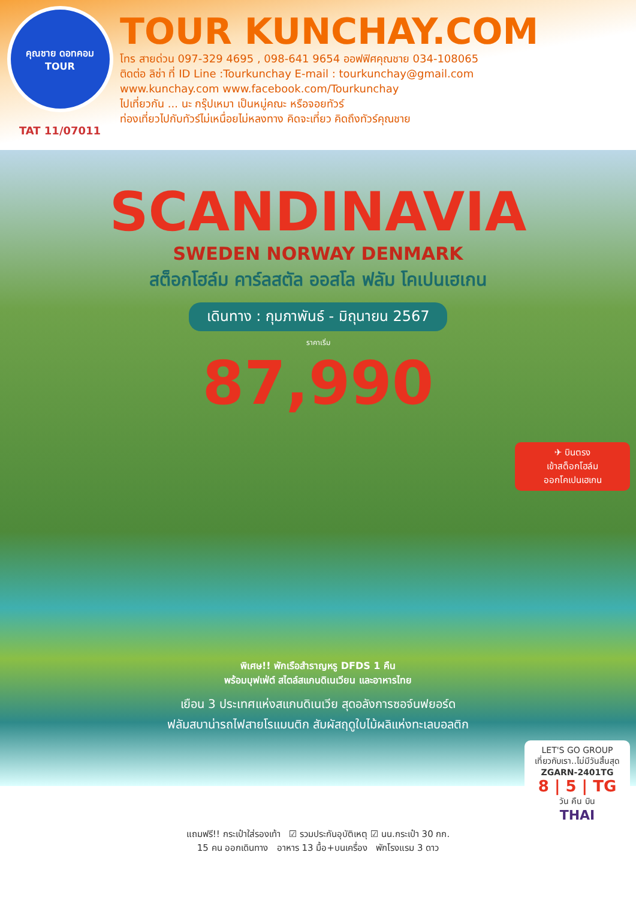คุณชาย ดอทคอม
TOUR
TAT 11/07011
TOUR KUNCHAY.COM
โทร สายด่วน 097-329 4695 , 098-641 9654 ออฟฟิศคุณชาย 034-108065
ติดต่อ ลิซ่า ที่ ID Line :Tourkunchay E-mail : tourkunchay@gmail.com
www.kunchay.com www.facebook.com/Tourkunchay
ไปเที่ยวกัน ... นะ กรุ๊ปเหมา เป็นหมู่คณะ หรือจอยทัวร์
ท่องเที่ยวไปกับทัวร์ไม่เหนื่อยไม่หลงทาง คิดจะเที่ยว คิดถึงทัวร์คุณชาย
SCANDINAVIA
SWEDEN NORWAY DENMARK
สต็อกโฮล์ม คาร์ลสตัล ออสโล ฟลัม โคเปนเฮเกน
เดินทาง : กุมภาพันธ์ - มิถุนายน 2567
ราคาเริ่ม
87,990
✈ บินตรง
เข้าสต็อกโฮล์ม
ออกโคเปนเฮเกน
พิเศษ!! พักเรือสำราญหรู DFDS 1 คืน
พร้อมบุฟเฟ่ต์ สไตล์สแกนดิเนเวียน และอาหารไทย
เยือน 3 ประเทศแห่งสแกนดิเนเวีย สุดอลังการซอจ์นฟยอร์ด
ฟลัมสบาน่ารถไฟสายโรแมนติก สัมผัสฤดูใบไม้ผลิแห่งทะเลบอลติก
LET'S GO GROUP
เที่ยวกับเรา..ไม่มีวันสิ้นสุด
ZGARN-2401TG
8 | 5 | TG
วัน คืน บิน
THAI
แถมฟรี!! กระเป๋าใส่รองเท้า ☑ รวมประกันอุบัติเหตุ ☑ นน.กระเป๋า 30 กก.
15 คน ออกเดินทาง อาหาร 13 มื้อ+บนเครื่อง พักโรงแรม 3 ดาว